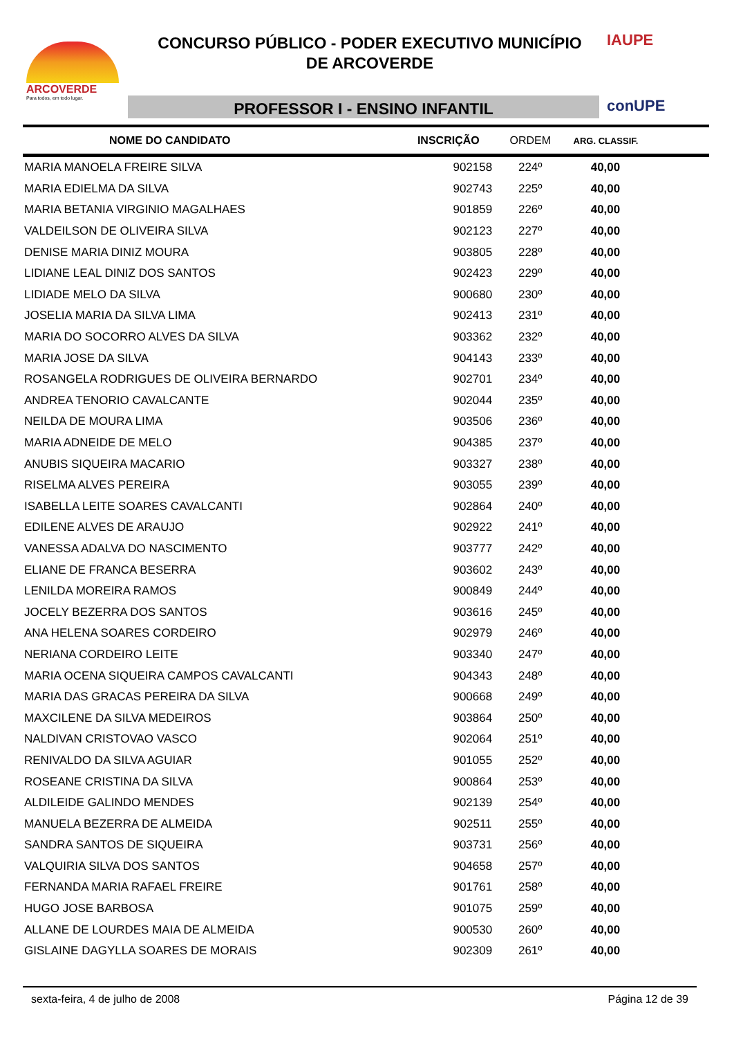ARCOVERDE
Para todos, em todo lugar.
CONCURSO PÚBLICO - PODER EXECUTIVO MUNICÍPIO
DE ARCOVERDE
PROFESSOR I - ENSINO INFANTIL
IAUPE
conUPE
| NOME DO CANDIDATO | INSCRIÇÃO | ORDEM | ARG. CLASSIF. |
| --- | --- | --- | --- |
| MARIA MANOELA FREIRE SILVA | 902158 | 224º | 40,00 |
| MARIA EDIELMA DA SILVA | 902743 | 225º | 40,00 |
| MARIA BETANIA VIRGINIO MAGALHAES | 901859 | 226º | 40,00 |
| VALDEILSON DE OLIVEIRA SILVA | 902123 | 227º | 40,00 |
| DENISE MARIA DINIZ MOURA | 903805 | 228º | 40,00 |
| LIDIANE LEAL DINIZ DOS SANTOS | 902423 | 229º | 40,00 |
| LIDIADE MELO DA SILVA | 900680 | 230º | 40,00 |
| JOSELIA MARIA DA SILVA LIMA | 902413 | 231º | 40,00 |
| MARIA DO SOCORRO ALVES DA SILVA | 903362 | 232º | 40,00 |
| MARIA JOSE DA SILVA | 904143 | 233º | 40,00 |
| ROSANGELA RODRIGUES DE OLIVEIRA BERNARDO | 902701 | 234º | 40,00 |
| ANDREA TENORIO CAVALCANTE | 902044 | 235º | 40,00 |
| NEILDA DE MOURA LIMA | 903506 | 236º | 40,00 |
| MARIA ADNEIDE DE MELO | 904385 | 237º | 40,00 |
| ANUBIS SIQUEIRA MACARIO | 903327 | 238º | 40,00 |
| RISELMA ALVES PEREIRA | 903055 | 239º | 40,00 |
| ISABELLA LEITE SOARES CAVALCANTI | 902864 | 240º | 40,00 |
| EDILENE ALVES DE ARAUJO | 902922 | 241º | 40,00 |
| VANESSA ADALVA DO NASCIMENTO | 903777 | 242º | 40,00 |
| ELIANE DE FRANCA BESERRA | 903602 | 243º | 40,00 |
| LENILDA MOREIRA RAMOS | 900849 | 244º | 40,00 |
| JOCELY BEZERRA DOS SANTOS | 903616 | 245º | 40,00 |
| ANA HELENA SOARES CORDEIRO | 902979 | 246º | 40,00 |
| NERIANA CORDEIRO LEITE | 903340 | 247º | 40,00 |
| MARIA OCENA SIQUEIRA CAMPOS CAVALCANTI | 904343 | 248º | 40,00 |
| MARIA DAS GRACAS PEREIRA DA SILVA | 900668 | 249º | 40,00 |
| MAXCILENE DA SILVA MEDEIROS | 903864 | 250º | 40,00 |
| NALDIVAN CRISTOVAO VASCO | 902064 | 251º | 40,00 |
| RENIVALDO DA SILVA AGUIAR | 901055 | 252º | 40,00 |
| ROSEANE CRISTINA DA SILVA | 900864 | 253º | 40,00 |
| ALDILEIDE GALINDO MENDES | 902139 | 254º | 40,00 |
| MANUELA BEZERRA DE ALMEIDA | 902511 | 255º | 40,00 |
| SANDRA SANTOS DE SIQUEIRA | 903731 | 256º | 40,00 |
| VALQUIRIA SILVA DOS SANTOS | 904658 | 257º | 40,00 |
| FERNANDA MARIA RAFAEL FREIRE | 901761 | 258º | 40,00 |
| HUGO JOSE BARBOSA | 901075 | 259º | 40,00 |
| ALLANE DE LOURDES MAIA DE ALMEIDA | 900530 | 260º | 40,00 |
| GISLAINE DAGYLLA SOARES DE MORAIS | 902309 | 261º | 40,00 |
sexta-feira, 4 de julho de 2008 Página 12 de 39